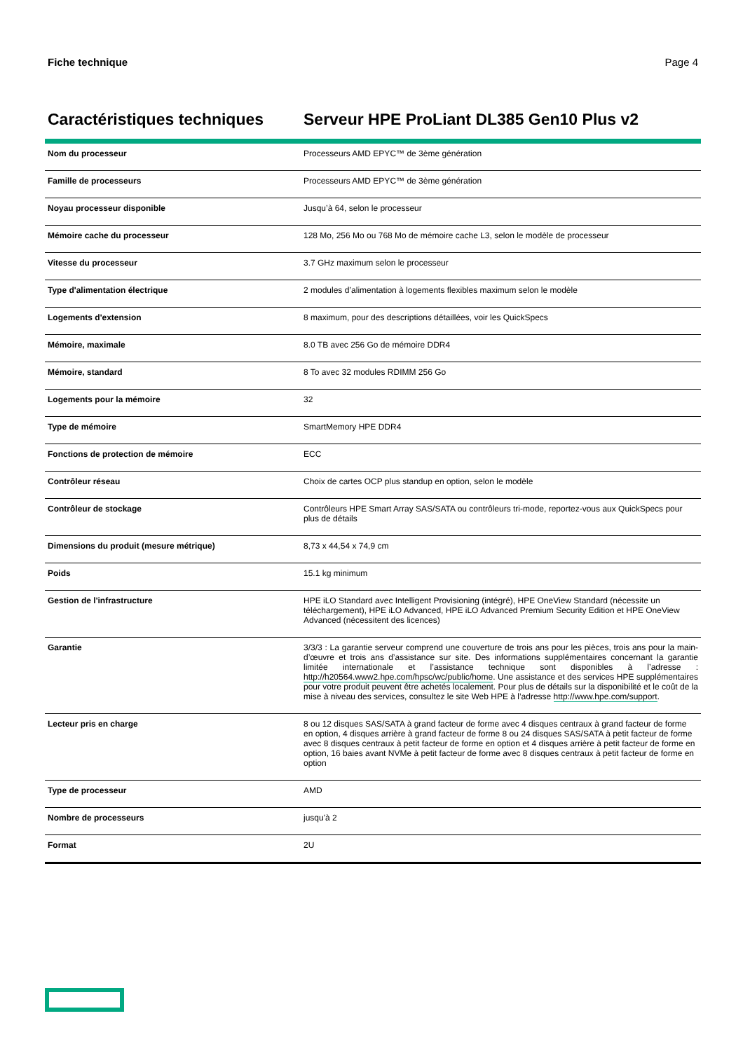Fiche technique Page 4
Caractéristiques techniques
Serveur HPE ProLiant DL385 Gen10 Plus v2
| Nom du processeur | Processeurs AMD EPYC™ de 3ème génération |
| Famille de processeurs | Processeurs AMD EPYC™ de 3ème génération |
| Noyau processeur disponible | Jusqu’à 64, selon le processeur |
| Mémoire cache du processeur | 128 Mo, 256 Mo ou 768 Mo de mémoire cache L3, selon le modèle de processeur |
| Vitesse du processeur | 3.7 GHz maximum selon le processeur |
| Type d'alimentation électrique | 2 modules d’alimentation à logements flexibles maximum selon le modèle |
| Logements d'extension | 8 maximum, pour des descriptions détaillées, voir les QuickSpecs |
| Mémoire, maximale | 8.0 TB avec 256 Go de mémoire DDR4 |
| Mémoire, standard | 8 To avec 32 modules RDIMM 256 Go |
| Logements pour la mémoire | 32 |
| Type de mémoire | SmartMemory HPE DDR4 |
| Fonctions de protection de mémoire | ECC |
| Contrôleur réseau | Choix de cartes OCP plus standup en option, selon le modèle |
| Contrôleur de stockage | Contrôleurs HPE Smart Array SAS/SATA ou contrôleurs tri-mode, reportez-vous aux QuickSpecs pour plus de détails |
| Dimensions du produit (mesure métrique) | 8,73 x 44,54 x 74,9 cm |
| Poids | 15.1 kg minimum |
| Gestion de l'infrastructure | HPE iLO Standard avec Intelligent Provisioning (intégré), HPE OneView Standard (nécessite un téléchargement), HPE iLO Advanced, HPE iLO Advanced Premium Security Edition et HPE OneView Advanced (nécessitent des licences) |
| Garantie | 3/3/3 : La garantie serveur comprend une couverture de trois ans pour les pièces, trois ans pour la main-d’œuvre et trois ans d’assistance sur site. Des informations supplémentaires concernant la garantie limitée internationale et l’assistance technique sont disponibles à l’adresse : http://h20564.www2.hpe.com/hpsc/wc/public/home . Une assistance et des services HPE supplémentaires pour votre produit peuvent être achetés localement. Pour plus de détails sur la disponibilité et le coût de la mise à niveau des services, consultez le site Web HPE à l’adresse http://www.hpe.com/support . |
| Lecteur pris en charge | 8 ou 12 disques SAS/SATA à grand facteur de forme avec 4 disques centraux à grand facteur de forme en option, 4 disques arrière à grand facteur de forme 8 ou 24 disques SAS/SATA à petit facteur de forme avec 8 disques centraux à petit facteur de forme en option et 4 disques arrière à petit facteur de forme en option, 16 baies avant NVMe à petit facteur de forme avec 8 disques centraux à petit facteur de forme en option |
| Type de processeur | AMD |
| Nombre de processeurs | jusqu'à 2 |
| Format | 2U |